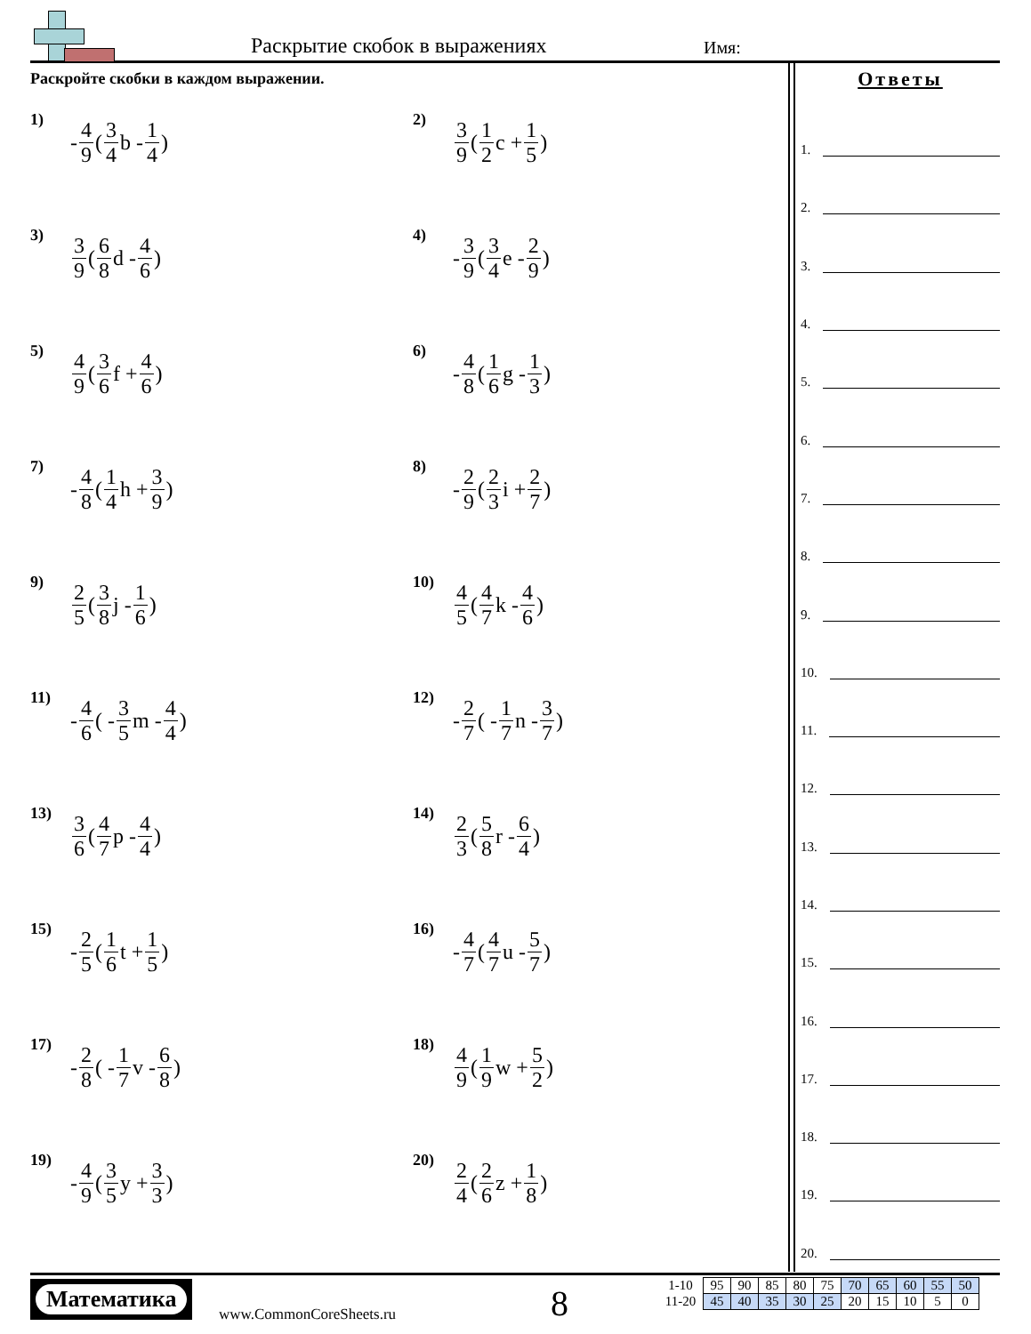Раскрытие скобок в выражениях Имя:
Раскройте скобки в каждом выражении.
1) - 4 9 (3 4 b - 1 4)
2) 3 9 (1 2 c + 1 5)
3) 3 9 (6 8 d - 4 6)
4) - 3 9 (3 4 e - 2 9)
5) 4 9 (3 6 f + 4 6)
6) - 4 8 (1 6 g - 1 3)
7) - 4 8 (1 4 h + 3 9)
8) - 2 9 (2 3 i + 2 7)
9) 2 5 (3 8 j - 1 6)
10) 4 5 (4 7 k - 4 6)
11) - 4 6 ( - 3 5 m - 4 4)
12) - 2 7 ( - 1 7 n - 3 7)
13) 3 6 (4 7 p - 4 4)
14) 2 3 (5 8 r - 6 4)
15) - 2 5 (1 6 t + 1 5)
16) - 4 7 (4 7 u - 5 7)
17) - 2 8 ( - 1 7 v - 6 8)
18) 4 9 (1 9 w + 5 2)
19) - 4 9 (3 5 y + 3 3)
20) 2 4 (2 6 z + 1 8)
Ответы
1.
2.
3.
4.
5.
6.
7.
8.
9.
10.
11.
12.
13.
14.
15.
16.
17.
18.
19.
20.
Математика
www.CommonCoreSheets.ru 8
| 1-10 | 95 | 90 | 85 | 80 | 75 | 70 | 65 | 60 | 55 | 50 |
| 11-20 | 45 | 40 | 35 | 30 | 25 | 20 | 15 | 10 | 5 | 0 |